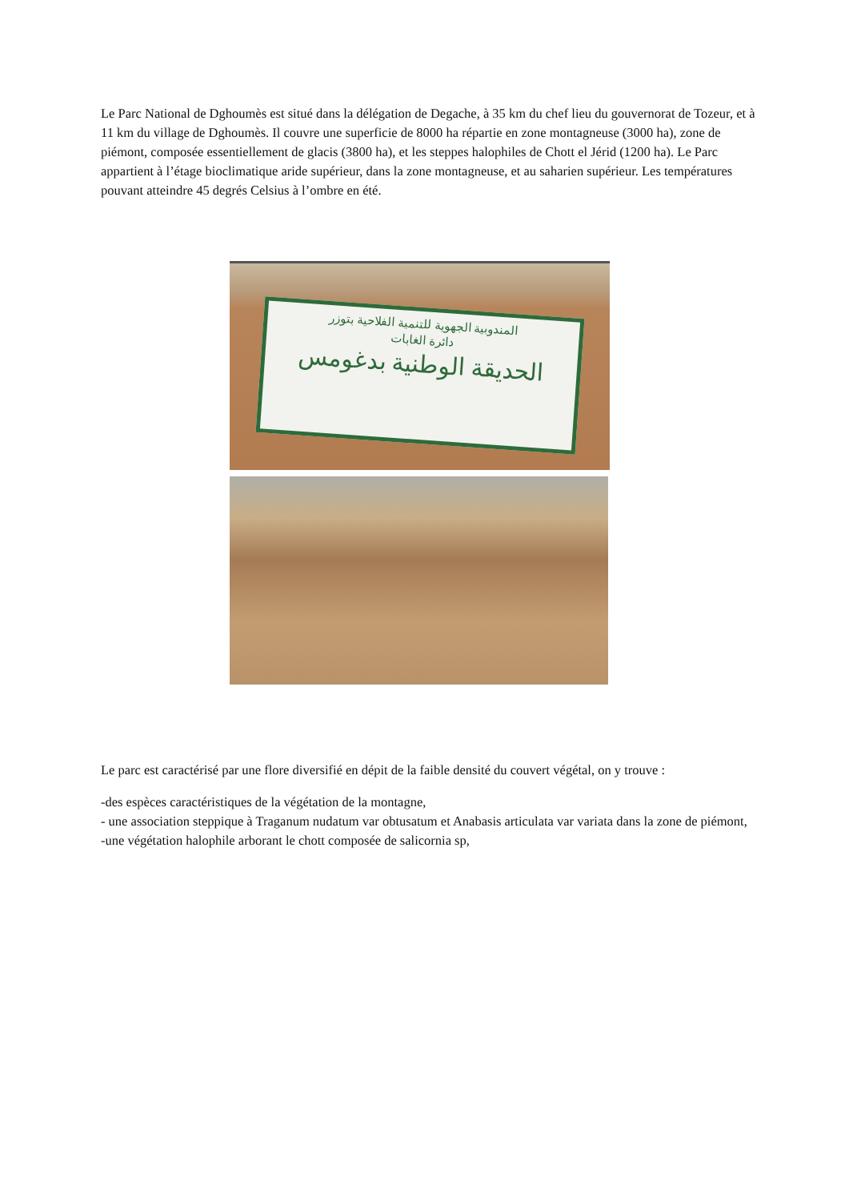Le Parc National de Dghoumès est situé dans la délégation de Degache, à 35 km du chef lieu du gouvernorat de Tozeur, et à 11 km du village de Dghoumès. Il couvre une superficie de 8000 ha répartie en zone montagneuse (3000 ha), zone de piémont, composée essentiellement de glacis (3800 ha), et les steppes halophiles de Chott el Jérid (1200 ha). Le Parc appartient à l’étage bioclimatique aride supérieur, dans la zone montagneuse, et au saharien supérieur. Les températures pouvant atteindre 45 degrés Celsius à l’ombre en été.
المندوبية الجهوية للتنمية الفلاحية بتوزر
دائرة الغابات
الحديقة الوطنية بدغومس
Le parc est caractérisé par une flore diversifié en dépit de la faible densité du couvert végétal, on y trouve :
-des espèces caractéristiques de la végétation de la montagne,
- une association steppique à Traganum nudatum var obtusatum et Anabasis articulata var variata dans la zone de piémont,
-une végétation halophile arborant le chott composée de salicornia sp,